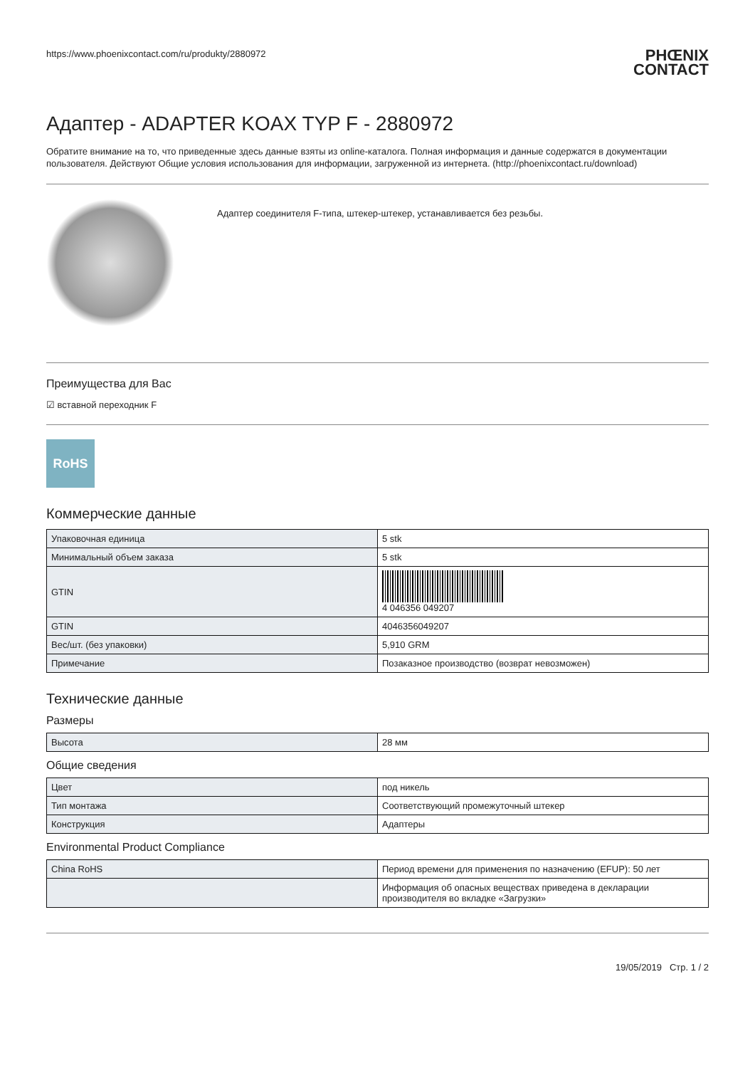https://www.phoenixcontact.com/ru/produkty/2880972
PHŒNIX
CONTACT
Адаптер - ADAPTER KOAX TYP F - 2880972
Обратите внимание на то, что приведенные здесь данные взяты из online-каталога. Полная информация и данные содержатся в документации пользователя. Действуют Общие условия использования для информации, загруженной из интернета. (http://phoenixcontact.ru/download)
Адаптер соединителя F-типа, штекер-штекер, устанавливается без резьбы.
Преимущества для Вас
☑ вставной переходник F
RoHS
Коммерческие данные
| Упаковочная единица | 5 stk |
| Минимальный объем заказа | 5 stk |
| GTIN | 4 046356 049207 |
| GTIN | 4046356049207 |
| Вес/шт. (без упаковки) | 5,910 GRM |
| Примечание | Позаказное производство (возврат невозможен) |
Технические данные
Размеры
| Высота | 28 мм |
Общие сведения
| Цвет | под никель |
| Тип монтажа | Соответствующий промежуточный штекер |
| Конструкция | Адаптеры |
Environmental Product Compliance
| China RoHS | Период времени для применения по назначению (EFUP): 50 лет |
| | Информация об опасных веществах приведена в декларации производителя во вкладке «Загрузки» |
19/05/2019 Стр. 1 / 2